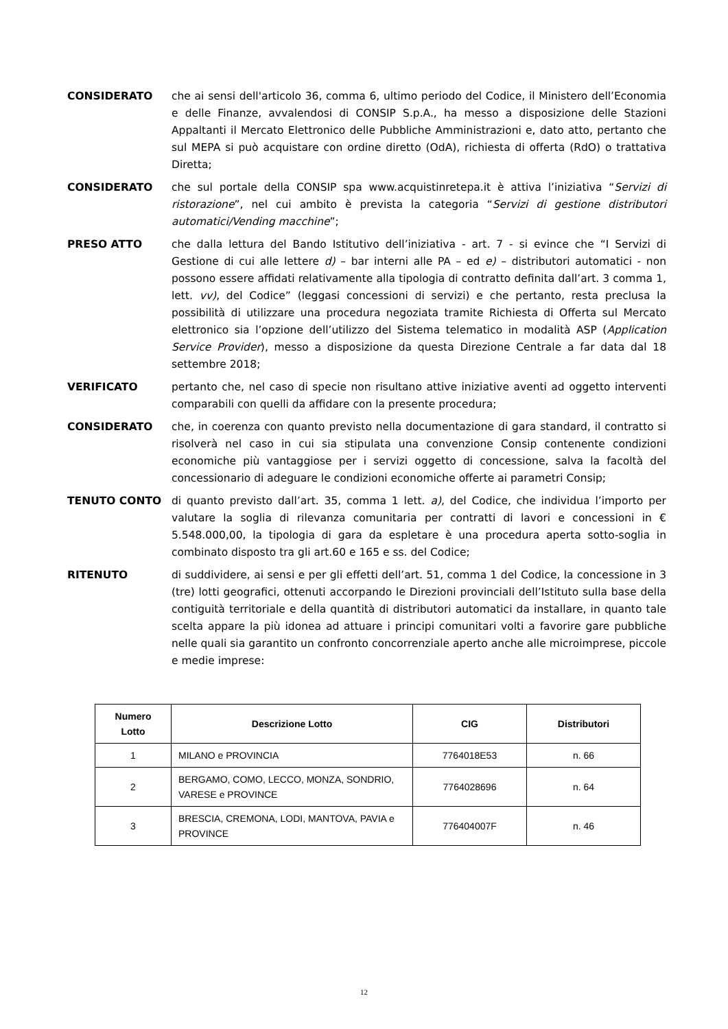CONSIDERATO che ai sensi dell'articolo 36, comma 6, ultimo periodo del Codice, il Ministero dell’Economia e delle Finanze, avvalendosi di CONSIP S.p.A., ha messo a disposizione delle Stazioni Appaltanti il Mercato Elettronico delle Pubbliche Amministrazioni e, dato atto, pertanto che sul MEPA si può acquistare con ordine diretto (OdA), richiesta di offerta (RdO) o trattativa Diretta;
CONSIDERATO che sul portale della CONSIP spa www.acquistinretepa.it è attiva l’iniziativa “Servizi di ristorazione”, nel cui ambito è prevista la categoria “Servizi di gestione distributori automatici/Vending macchine”;
PRESO ATTO che dalla lettura del Bando Istitutivo dell’iniziativa - art. 7 - si evince che “I Servizi di Gestione di cui alle lettere d) – bar interni alle PA – ed e) – distributori automatici - non possono essere affidati relativamente alla tipologia di contratto definita dall’art. 3 comma 1, lett. vv), del Codice” (leggasi concessioni di servizi) e che pertanto, resta preclusa la possibilità di utilizzare una procedura negoziata tramite Richiesta di Offerta sul Mercato elettronico sia l’opzione dell’utilizzo del Sistema telematico in modalità ASP (Application Service Provider), messo a disposizione da questa Direzione Centrale a far data dal 18 settembre 2018;
VERIFICATO pertanto che, nel caso di specie non risultano attive iniziative aventi ad oggetto interventi comparabili con quelli da affidare con la presente procedura;
CONSIDERATO che, in coerenza con quanto previsto nella documentazione di gara standard, il contratto si risolverà nel caso in cui sia stipulata una convenzione Consip contenente condizioni economiche più vantaggiose per i servizi oggetto di concessione, salva la facoltà del concessionario di adeguare le condizioni economiche offerte ai parametri Consip;
TENUTO CONTO di quanto previsto dall’art. 35, comma 1 lett. a), del Codice, che individua l’importo per valutare la soglia di rilevanza comunitaria per contratti di lavori e concessioni in € 5.548.000,00, la tipologia di gara da espletare è una procedura aperta sotto-soglia in combinato disposto tra gli art.60 e 165 e ss. del Codice;
RITENUTO di suddividere, ai sensi e per gli effetti dell’art. 51, comma 1 del Codice, la concessione in 3 (tre) lotti geografici, ottenuti accorpando le Direzioni provinciali dell’Istituto sulla base della contiguità territoriale e della quantità di distributori automatici da installare, in quanto tale scelta appare la più idonea ad attuare i principi comunitari volti a favorire gare pubbliche nelle quali sia garantito un confronto concorrenziale aperto anche alle microimprese, piccole e medie imprese:
| Numero Lotto | Descrizione Lotto | CIG | Distributori |
| --- | --- | --- | --- |
| 1 | MILANO e PROVINCIA | 7764018E53 | n. 66 |
| 2 | BERGAMO, COMO, LECCO, MONZA, SONDRIO, VARESE e PROVINCE | 7764028696 | n. 64 |
| 3 | BRESCIA, CREMONA, LODI, MANTOVA, PAVIA e PROVINCE | 776404007F | n. 46 |
12